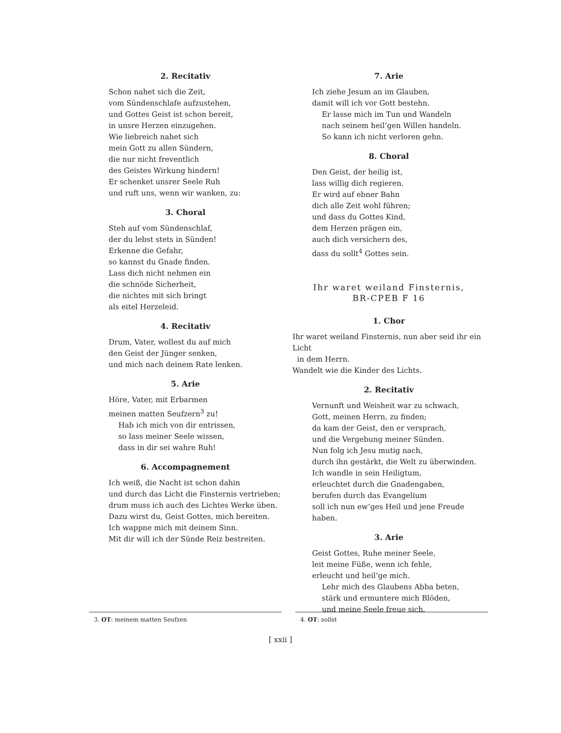2. Recitativ
Schon nahet sich die Zeit,
vom Sündenschlafe aufzustehen,
und Gottes Geist ist schon bereit,
in unsre Herzen einzugehen.
Wie liebreich nahet sich
mein Gott zu allen Sündern,
die nur nicht freventlich
des Geistes Wirkung hindern!
Er schenket unsrer Seele Ruh
und ruft uns, wenn wir wanken, zu:
3. Choral
Steh auf vom Sündenschlaf,
der du lebst stets in Sünden!
Erkenne die Gefahr,
so kannst du Gnade finden.
Lass dich nicht nehmen ein
die schnöde Sicherheit,
die nichtes mit sich bringt
als eitel Herzeleid.
4. Recitativ
Drum, Vater, wollest du auf mich
den Geist der Jünger senken,
und mich nach deinem Rate lenken.
5. Arie
Höre, Vater, mit Erbarmen
meinen matten Seufzern<sup>3</sup> zu!
Hab ich mich von dir entrissen,
so lass meiner Seele wissen,
dass in dir sei wahre Ruh!
6. Accompagnement
Ich weiß, die Nacht ist schon dahin
und durch das Licht die Finsternis vertrieben;
drum muss ich auch des Lichtes Werke üben.
Dazu wirst du, Geist Gottes, mich bereiten.
Ich wappne mich mit deinem Sinn.
Mit dir will ich der Sünde Reiz bestreiten.
7. Arie
Ich ziehe Jesum an im Glauben,
damit will ich vor Gott bestehn.
Er lasse mich im Tun und Wandeln
nach seinem heil’gen Willen handeln.
So kann ich nicht verloren gehn.
8. Choral
Den Geist, der heilig ist,
lass willig dich regieren.
Er wird auf ebner Bahn
dich alle Zeit wohl führen;
und dass du Gottes Kind,
dem Herzen prägen ein,
auch dich versichern des,
dass du sollt<sup>4</sup> Gottes sein.
Ihr waret weiland Finsternis,
BR-CPEB F 16
1. Chor
Ihr waret weiland Finsternis, nun aber seid ihr ein Licht
in dem Herrn.
Wandelt wie die Kinder des Lichts.
2. Recitativ
Vernunft und Weisheit war zu schwach,
Gott, meinen Herrn, zu finden;
da kam der Geist, den er versprach,
und die Vergebung meiner Sünden.
Nun folg ich Jesu mutig nach,
durch ihn gestärkt, die Welt zu überwinden.
Ich wandle in sein Heiligtum,
erleuchtet durch die Gnadengaben,
berufen durch das Evangelium
soll ich nun ew’ges Heil und jene Freude haben.
3. Arie
Geist Gottes, Ruhe meiner Seele,
leit meine Füße, wenn ich fehle,
erleucht und heil’ge mich.
Lehr mich des Glaubens Abba beten,
stärk und ermuntere mich Blöden,
und meine Seele freue sich.
3. OT: meinem matten Seufzen 4. OT: sollst
[ xxii ]